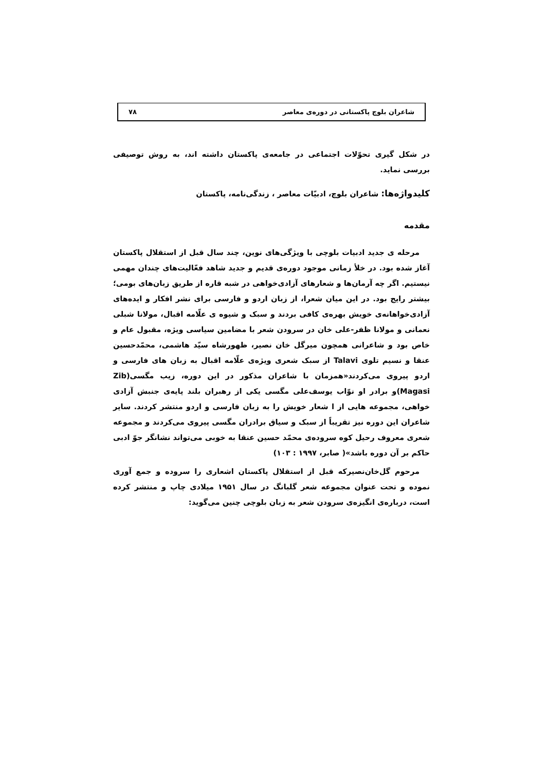شاعران بلوچ پاکستانی در دوره‌ی معاصر ۷۸
در شکل گیری تحوّلات اجتماعی در جامعه‌ی پاکستان داشته اند، به روش توصیفی بررسی نماید.
کلیدواژه‌ها: شاعران بلوچ، ادبیّات معاصر ، زندگی‌نامه، پاکستان
مقدمه
مرحله ی جدید ادبیات بلوچی با ویژگی‌های نوین، چند سال قبل از استقلال پاکستان آغاز شده بود. در خلأ زمانی موجود دوره‌ی قدیم و جدید شاهد فعّالیت‌های چندان مهمی نیستیم. اگر چه آرمان‌ها و شعارهای آزادی‌خواهی در شبه قاره از طریق زبان‌های بومی؛ بیشتر رایج بود. در این میان شعرا، از زبان اردو و فارسی برای نشر افکار و ایده‌های آزادی‌خواهانه‌ی خویش بهره‌ی کافی بردند و سبک و شیوه ی علّامه اقبال، مولانا شبلی نعمانی و مولانا ظفر-علی خان در سرودن شعر با مضامین سیاسی ویژه، مقبول عام و خاص بود و شاعرانی همچون میرگل خان نصیر، ظهورشاه سیّد هاشمی، محمّدحسین عنقا و نسیم تلوی Talavi از سبک شعری ویژه‌ی علّامه اقبال به زبان های فارسی و اردو پیروی می‌کردند«همزمان با شاعران مذکور در این دوره، زیب مگسی(Zib Magasi)و برادر او نوّاب یوسف‌علی مگسی یکی از رهبران بلند پایه‌ی جنبش آزادی خواهی، مجموعه هایی از ا شعار خویش را به زبان فارسی و اردو منتشر کردند. سایر شاعران این دوره نیز تقریباً از سبک و سیاق برادران مگسی پیروی می‌کردند و مجموعه شعری معروف رحیل کوه سروده‌ی محمّد حسین عنقا به خوبی می‌تواند نشانگر جوّ ادبی حاکم بر آن دوره باشد»( صابر، ۱۹۹۷ : ۱۰۳)
مرحوم گل‌خان‌نصیرکه قبل از استقلال پاکستان اشعاری را سروده و جمع آوری نموده و تحت عنوان مجموعه شعر گلبانگ در سال ۱۹۵۱ میلادی چاپ و منتشر کرده است، درباره‌ی انگیزه‌ی سرودن شعر به زبان بلوچی چنین می‌گوید: